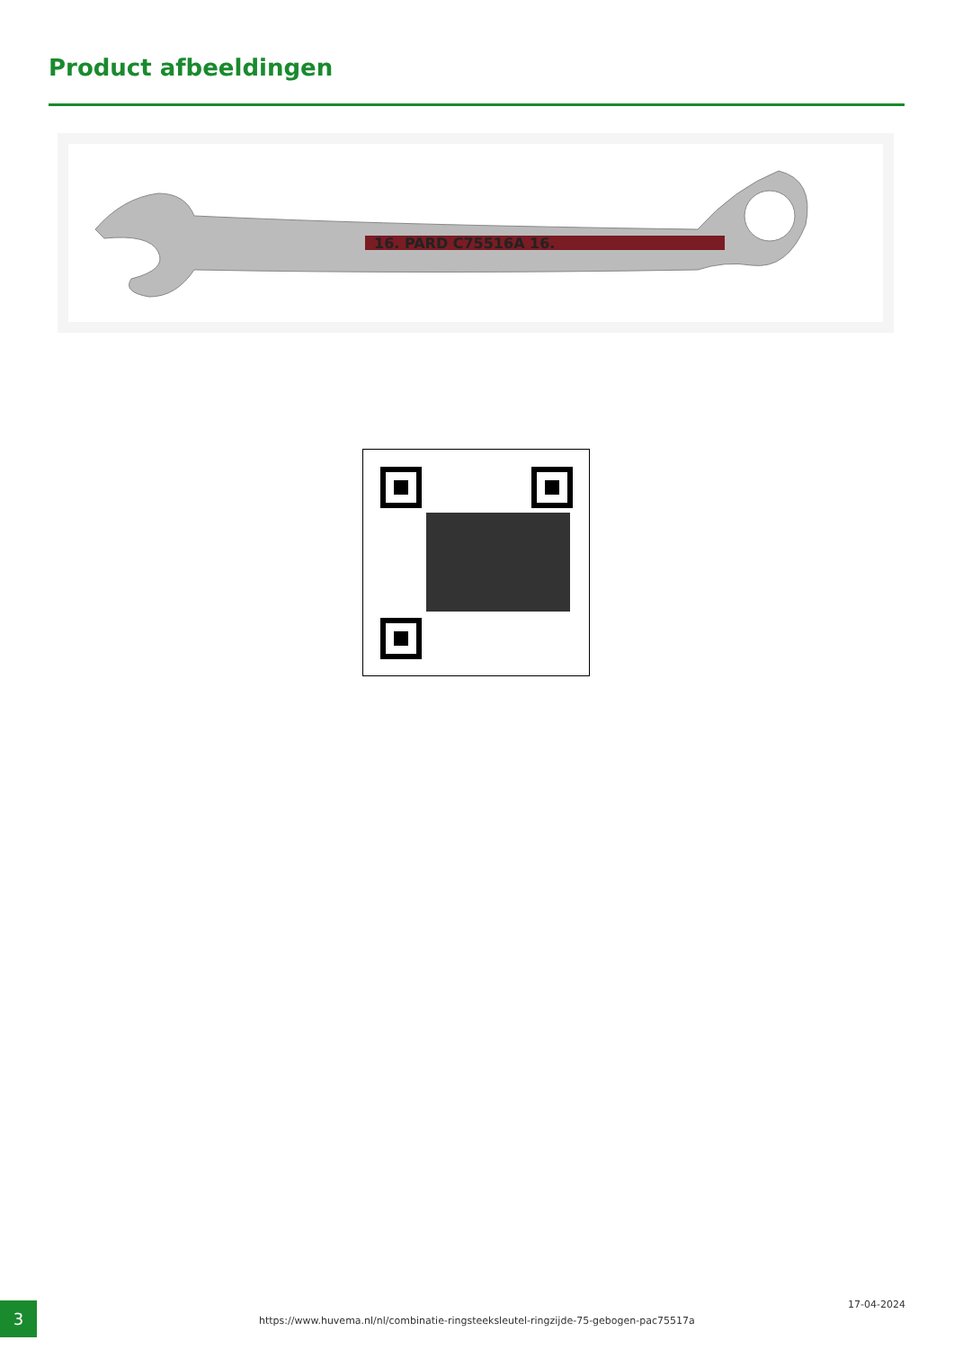Product afbeeldingen
16. PARD C75516A 16.
3
https://www.huvema.nl/nl/combinatie-ringsteeksleutel-ringzijde-75-gebogen-pac75517a
17-04-2024